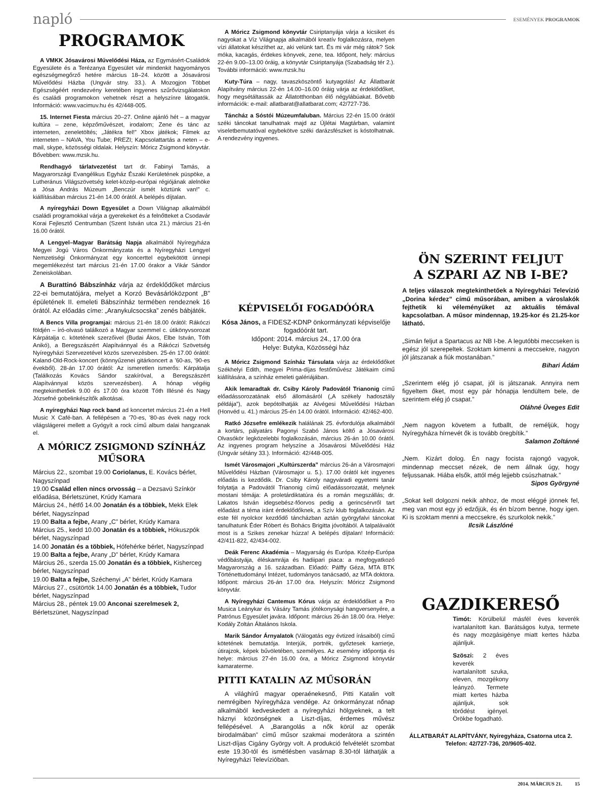naplό ESEMÉNYEK PROGRAMOK
PROGRAMOK
A VMKK Jósavárosi Művelődési Háza, az Egymásért-Családok Egyesülete és a Terézanya Egyesület vár mindenkit hagyományos egészségmegőrző hetére március 18–24. között a Jósavárosi Művelődési Házba (Ungvár stny. 33.). A Mozogjon Többet Egészségéért rendezvény keretében ingyenes szűrővizsgálatokon és családi programokon vehetnek részt a helyszínre látogatók. Információ: www.vacimuv.hu és 42/448-005.
15. Internet Fiesta március 20–27. Online ajánló hét – a magyar kultúra – zene, képzőművészet, irodalom; Zene és tánc az interneten, zeneletöltés; „Játékra fel!” Xbox játékok; Filmek az interneten – NAVA, You Tube; PREZI; Kapcsolattartás a neten – e-mail, skype, közösségi oldalak. Helyszín: Móricz Zsigmond könyvtár. Bővebben: www.mzsk.hu.
Rendhagyó tárlatvezetést tart dr. Fabinyi Tamás, a Magyarországi Evangélikus Egyház Északi Kerületének püspöke, a Lutheránus Világszövetség kelet-közép-európai régiójának alelnöke a Jósa András Múzeum „Benczúr ismét köztünk van!” c. kiállításában március 21-én 14.00 órától. A belépés díjtalan.
A nyíregyházi Down Egyesület a Down Világnap alkalmából családi programokkal várja a gyerekeket és a felnőtteket a Csodavár Korai Fejlesztő Centrumban (Szent István utca 21.) március 21-én 16.00 órától.
A Lengyel–Magyar Barátság Napja alkalmából Nyíregyháza Megyei Jogú Város Önkormányzata és a Nyíregyházi Lengyel Nemzetiségi Önkormányzat egy koncerttel egybekötött ünnepi megemlékezést tart március 21-én 17.00 órakor a Vikár Sándor Zeneiskolában.
A Burattinó Bábszínház várja az érdeklődőket március 22-ei bemutatójára, melyet a Korzó Bevásárlóközpont „B” épületének II. emeleti Bábszínház termében rendeznek 16 órától. Az előadás címe: „Aranykulcsocska” zenés bábjáték.
A Bencs Villa programjai: március 21-én 18.00 órától: Rákóczi földjén – író-olvasó találkozó a Magyar szemmel c. útikönyvsorozat Kárpátalja c. kötetének szerzőivel (Budai Ákos, Elbe István, Tóth Anikó), a Beregszászért Alapítvánnyal és a Rákóczi Szövetség Nyíregyházi Szervezetével közös szervezésben. 25-én 17.00 órától: Kaland-Old-Rock-koncert (könnyűzenei gitárkoncert a '60-as, '90-es évekből). 28-án 17.00 órától: Az ismeretlen ismerős: Kárpátalja (Találkozás Kovács Sándor szakíróval, a Beregszászért Alapítvánnyal közös szervezésben). A hónap végéig megtekinthetőek 9.00 és 17.00 óra között Tóth Illésné és Nagy Józsefné gobelinkészítők alkotásai.
A nyíregyházi Nap rock band ad koncertet március 21-én a Hell Music X Café-ban. A fellépésen a '70-es, '80-as évek nagy rock világslágerei mellett a Gyógyít a rock című album dalai hangzanak el.
A MÓRICZ ZSIGMOND SZÍNHÁZ MŰSORA
Március 22., szombat 19.00 Coriolanus, E. Kovács bérlet, Nagyszínpad
19.00 Család ellen nincs orvosság – a Dezsavü Színkör előadása, Bérletszünet, Krúdy Kamara
Március 24., hétfő 14.00 Jonatán és a többiek, Mekk Elek bérlet, Nagyszínpad
19.00 Balta a fejbe, Arany „C” bérlet, Krúdy Kamara
Március 25., kedd 10.00 Jonatán és a többiek, Hókuszpók bérlet, Nagyszínpad
14.00 Jonatán és a többiek, Hófehérke bérlet, Nagyszínpad
19.00 Balta a fejbe, Arany „D” bérlet, Krúdy Kamara
Március 26., szerda 15.00 Jonatán és a többiek, Kisherceg bérlet, Nagyszínpad
19.00 Balta a fejbe, Széchenyi „A” bérlet, Krúdy Kamara
Március 27., csütörtök 14.00 Jonatán és a többiek, Tudor bérlet, Nagyszínpad
Március 28., péntek 19.00 Anconai szerelmesek 2, Bérletszünet, Nagyszínpad
A Móricz Zsigmond könyvtár Csiriptanyája várja a kicsiket és nagyokat a Víz Világnapja alkalmából kreatív foglalkozásra, melyen vízi állatokat készíthet az, aki velünk tart. És mi vár még rátok? Sok móka, kacagás, érdekes könyvek, zene, tea. Időpont, hely: március 22-én 9.00–13.00 óráig, a könyvtár Csiriptanyája (Szabadság tér 2.). További információ: www.mzsk.hu
Kuty-Túra – nagy, tavaszköszöntő kutyagolás! Az Állatbarát Alapítvány március 22-én 14.00–16.00 óráig várja az érdeklődőket, hogy megsétáltassák az Állatotthonban élő négylábúakat. Bővebb információk: e-mail: allatbarat@allatbarat.com; 42/727-736.
Táncház a Sóstói Múzeumfaluban. Március 22-én 15.00 órától széki táncokat tanulhatnak majd az Újlétai Magtárban, valamint viseletbemutatóval egybekötve széki darázsfészket is kóstolhatnak. A rendezvény ingyenes.
KÉPVISELŐI FOGADÓÓRA
Kósa János, a FIDESZ-KDNP önkormányzati képviselője fogadóórát tart.
Időpont: 2014. március 24., 17.00 óra
Helye: Butyka, Közösségi ház
A Móricz Zsigmond Színház Társulata várja az érdeklődőket Székhelyi Edith, megyei Prima-díjas festőművész Játékaim című kiállítására, a színház emeleti galériájában.
Akik lemaradtak dr. Csiby Károly Padovától Trianonig című előadássorozatának első állomásáról („A székely hadosztály példája”), azok bepótolhatják az Alvégesi Művelődési Házban (Honvéd u. 41.) március 25-én 14.00 órától. Információ: 42/462-400.
Ratkó Józsefre emlékezik halálának 25. évfordulója alkalmából a kortárs, pályatárs Pagonyi Szabó János költő a Jósavárosi Olvasókör legközelebbi foglalkozásán, március 26-án 10.00 órától. Az ingyenes program helyszíne a Jósavárosi Művelődési Ház (Ungvár sétány 33.). Információ: 42/448-005.
Ismét Városmajori „Kultúrszerda” március 26-án a Városmajori Művelődési Házban (Városmajor u. 5.). 17.00 órától két ingyenes előadás is kezdődik. Dr. Csiby Károly nagyváradi egyetemi tanár folytatja a Padovától Trianonig című előadássorozatát, melynek mostani témája: A proletárdiktatúra és a román megszállás; dr. Lakatos István idegsebész-főorvos pedig a gerincsérvről tart előadást a téma iránt érdeklődőknek, a Szív klub foglalkozásán. Az este fél nyolckor kezdődő táncházban aztán györgyfalvi táncokat tanulhatunk Éder Róbert és Bohács Brigitta jóvoltából. A talpalávalót most is a Szikes zenekar húzza! A belépés díjtalan! Információ: 42/411-822, 42/434-002.
Deák Ferenc Akadémia – Magyarság és Európa. Közép-Európa védőbástyája, éléskamrája és hadiipari piaca: a megfogyatkozó Magyarország a 16. században. Előadó: Pálffy Géza, MTA BTK Történettudományi Intézet, tudományos tanácsadó, az MTA doktora. Időpont: március 26-án 17.00 óra. Helyszín: Móricz Zsigmond könyvtár.
A Nyíregyházi Cantemus Kórus várja az érdeklődőket a Pro Musica Leánykar és Vásáry Tamás jótékonysági hangversenyére, a Patrónus Egyesület javára. Időpont: március 26-án 18.00 óra. Helye: Kodály Zoltán Általános Iskola.
Marik Sándor Árnyalatok (Válogatás egy évtized írásaiból) című kötetének bemutatója. Interjúk, portrék, győztesek karrierje, útirajzok, képek bűvöletében, személyes. Az esemény időpontja és helye: március 27-én 16.00 óra, a Móricz Zsigmond könyvtár kamaraterme.
PITTI KATALIN AZ MŰSORÁN
A világhírű magyar operaénekesnő, Pitti Katalin volt nemrégiben Nyíregyháza vendége. Az önkormányzat nőnap alkalmából kedveskedett a nyíregyházi hölgyeknek, a telt háznyi közönségnek a Liszt-díjas, érdemes művész fellépésével. A „Barangolás a nők körül az operák birodalmában” című műsor szakmai moderátora a szintén Liszt-díjas Cigány György volt. A produkció felvételét szombat este 19.30-tól és ismétlésben vasárnap 8.30-tól láthatják a Nyíregyházi Televízióban.
ÖN SZERINT FELJUT
A SZPARI AZ NB I-BE?
A teljes válaszok megtekinthetőek a Nyíregyházi Televízió „Dorina kérdez” című műsorában, amiben a városlakók fejthetik ki véleményüket az aktuális témával kapcsolatban. A műsor mindennap, 19.25-kor és 21.25-kor látható.
„Simán feljut a Spartacus az NB I-be. A legutóbbi meccseken is egész jól szerepeltek. Szoktam kimenni a meccsekre, nagyon jól játszanak a fiúk mostanában.”
Bihari Ádám
„Szerintem elég jó csapat, jól is játszanak. Annyira nem figyeltem őket, most egy pár hónapja lendültem bele, de szerintem elég jó csapat.”
Oláhné Üveges Edit
„Nem nagyon követem a futballt, de reméljük, hogy Nyíregyháza hírnevét ők is tovább öregbítik.”
Salamon Zoltánné
„Nem. Kizárt dolog. Én nagy focista rajongó vagyok, mindennap meccset nézek, de nem állnak úgy, hogy feljussanak. Hiába elsők, attól még lejjebb csúszhatnak.”
Sipos Györgyné
„Sokat kell dolgozni nekik ahhoz, de most eléggé jönnek fel, meg van most egy jó edzőjük, és én bízom benne, hogy igen. Ki is szoktam menni a meccsekre, és szurkolok nekik.”
Ilcsik Lászlóné
GAZDIKERESŐ
Timót: Körülbelül másfél éves keverék ivartalanított kan. Barátságos kutya, termete és nagy mozgásigénye miatt kertes házba ajánljuk.
Szöszi: 2 éves keverék ivartalanított szuka, eleven, mozgékony leányzó. Termete miatt kertes házba ajánljuk, sok törődést igényel. Örökbe fogadható.
ÁLLATBARÁT ALAPÍTVÁNY, Nyíregyháza, Csatorna utca 2.
Telefon: 42/727-736, 20/9605-402.
2014. MÁRCIUS 21. 15